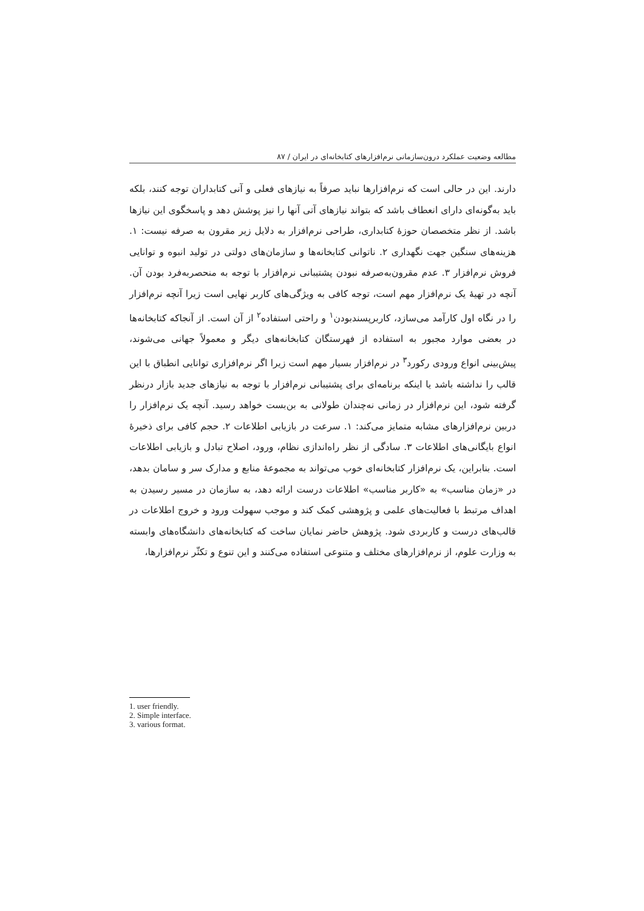مطالعه وضعیت عملکرد درون‌سازمانی نرم‌افزارهای کتابخانه‌ای در ایران / ۸۷
دارند. این در حالی است که نرم‌افزارها نباید صرفاً به نیازهای فعلی و آنی کتابداران توجه کنند، بلکه باید به‌گونه‌ای دارای انعطاف باشد که بتواند نیازهای آتی آنها را نیز پوشش دهد و پاسخگوی این نیازها باشد. از نظر متخصصان حوزهٔ کتابداری، طراحی نرم‌افزار به دلایل زیر مقرون به صرفه نیست: ۱. هزینه‌های سنگین جهت نگهداری ۲. ناتوانی کتابخانه‌ها و سازمان‌های دولتی در تولید انبوه و توانایی فروش نرم‌افزار ۳. عدم مقرون‌به‌صرفه نبودن پشتیبانی نرم‌افزار با توجه به منحصربه‌فرد بودن آن. آنچه در تهیهٔ یک نرم‌افزار مهم است، توجه کافی به ویژگی‌های کاربر نهایی است زیرا آنچه نرم‌افزار را در نگاه اول کارآمد می‌سازد، کاربرپسندبودن<sup>۱</sup> و راحتی استفاده<sup>۲</sup> از آن است. از آنجاکه کتابخانه‌ها در بعضی موارد مجبور به استفاده از فهرستگان کتابخانه‌های دیگر و معمولاً جهانی می‌شوند، پیش‌بینی انواع ورودی رکورد<sup>۳</sup> در نرم‌افزار بسیار مهم است زیرا اگر نرم‌افزاری توانایی انطباق با این قالب را نداشته باشد یا اینکه برنامه‌ای برای پشتیبانی نرم‌افزار با توجه به نیازهای جدید بازار درنظر گرفته شود، این نرم‌افزار در زمانی نه‌چندان طولانی به بن‌بست خواهد رسید. آنچه یک نرم‌افزار را دربین نرم‌افزارهای مشابه متمایز می‌کند: ۱. سرعت در بازیابی اطلاعات ۲. حجم کافی برای ذخیرهٔ انواع بایگانی‌های اطلاعات ۳. سادگی از نظر راه‌اندازی نظام، ورود، اصلاح تبادل و بازیابی اطلاعات است. بنابراین، یک نرم‌افزار کتابخانه‌ای خوب می‌تواند به مجموعهٔ منابع و مدارک سر و سامان بدهد، در «زمان مناسب» به «کاربر مناسب» اطلاعات درست ارائه دهد، به سازمان در مسیر رسیدن به اهداف مرتبط با فعالیت‌های علمی و پژوهشی کمک کند و موجب سهولت ورود و خروج اطلاعات در قالب‌های درست و کاربردی شود. پژوهش حاضر نمایان ساخت که کتابخانه‌های دانشگاه‌های وابسته به وزارت علوم، از نرم‌افزارهای مختلف و متنوعی استفاده می‌کنند و این تنوع و تکثّر نرم‌افزارها،
1. user friendly.
2. Simple interface.
3. various format.